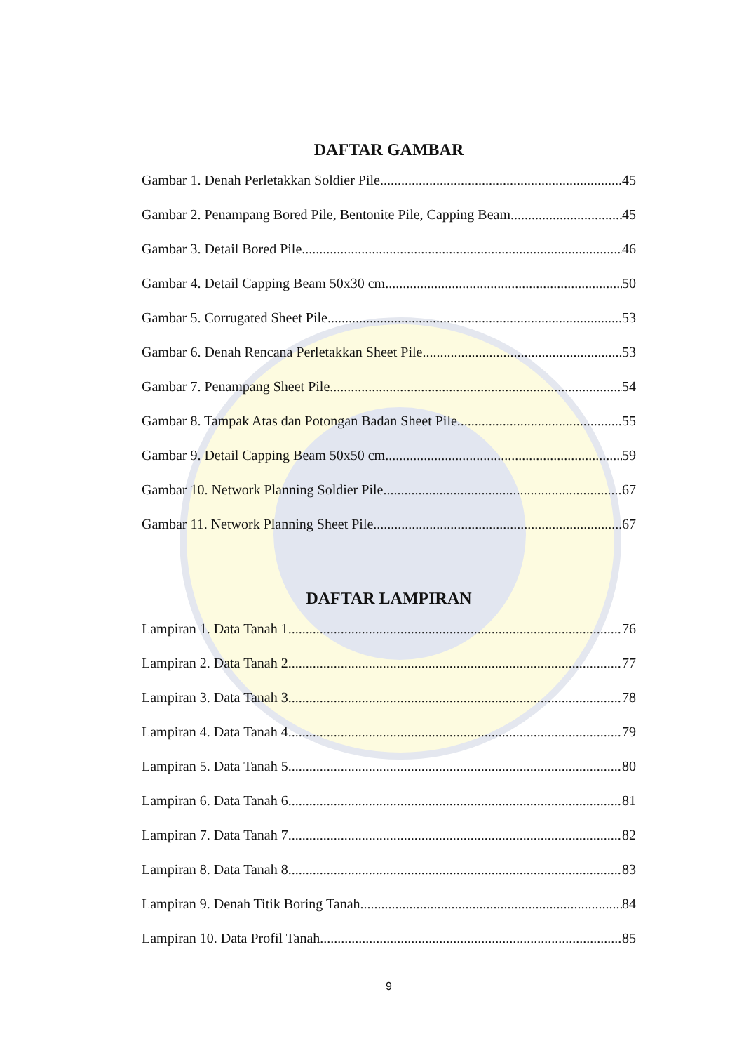DAFTAR GAMBAR
Gambar 1. Denah Perletakkan Soldier Pile 45
Gambar 2. Penampang Bored Pile, Bentonite Pile, Capping Beam 45
Gambar 3. Detail Bored Pile 46
Gambar 4. Detail Capping Beam 50x30 cm 50
Gambar 5. Corrugated Sheet Pile 53
Gambar 6. Denah Rencana Perletakkan Sheet Pile 53
Gambar 7. Penampang Sheet Pile 54
Gambar 8. Tampak Atas dan Potongan Badan Sheet Pile 55
Gambar 9. Detail Capping Beam 50x50 cm 59
Gambar 10. Network Planning Soldier Pile 67
Gambar 11. Network Planning Sheet Pile 67
DAFTAR LAMPIRAN
Lampiran 1. Data Tanah 1 76
Lampiran 2. Data Tanah 2 77
Lampiran 3. Data Tanah 3 78
Lampiran 4. Data Tanah 4 79
Lampiran 5. Data Tanah 5 80
Lampiran 6. Data Tanah 6 81
Lampiran 7. Data Tanah 7 82
Lampiran 8. Data Tanah 8 83
Lampiran 9. Denah Titik Boring Tanah 84
Lampiran 10. Data Profil Tanah 85
9